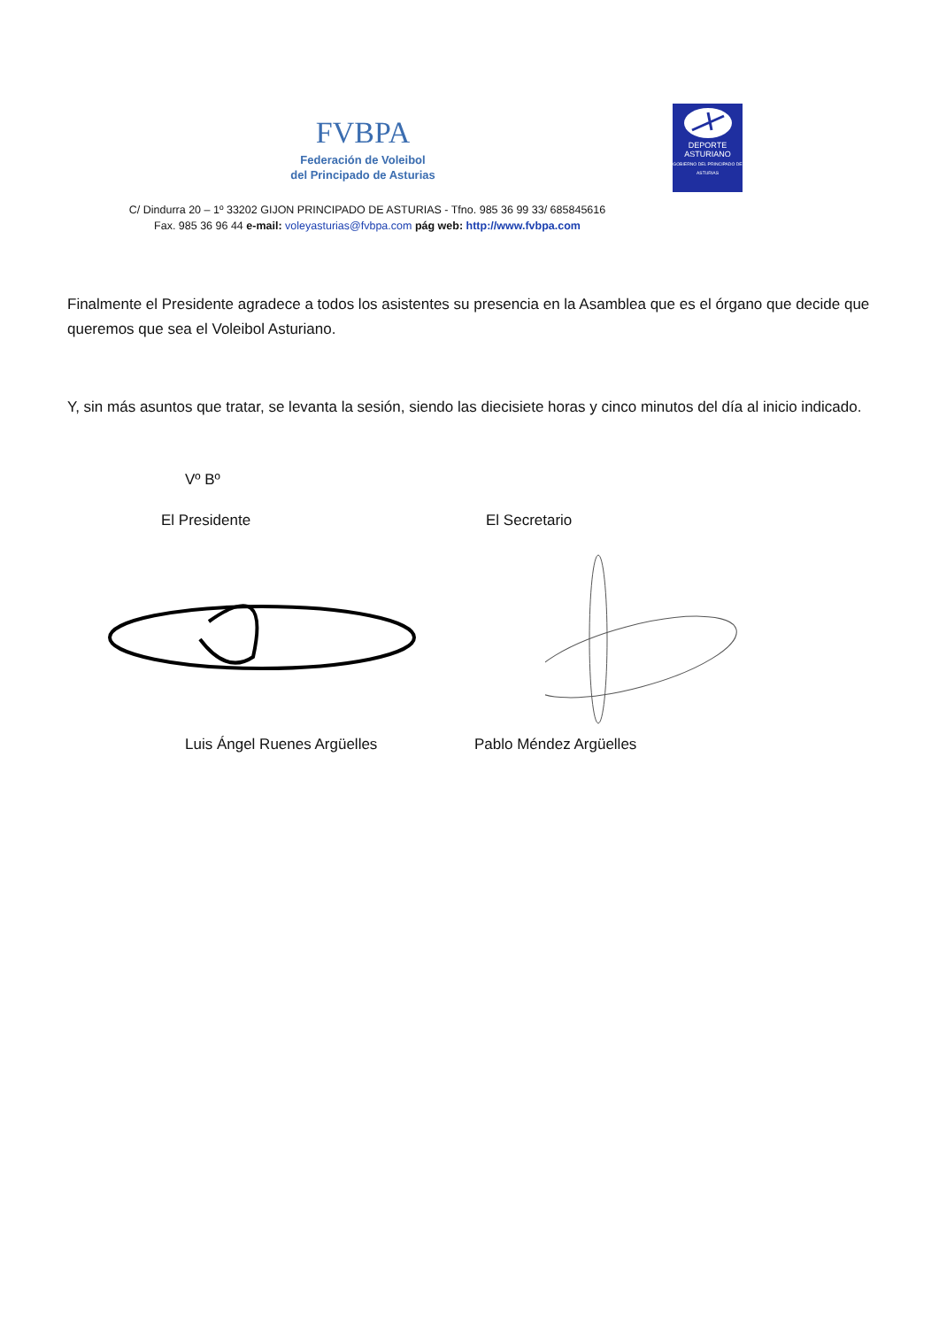FVBPA
Federación de Voleibol
del Principado de Asturias
DEPORTE
ASTURIANO
GOBIERNO DEL PRINCIPADO DE ASTURIAS
C/ Dindurra 20 – 1º 33202 GIJON PRINCIPADO DE ASTURIAS - Tfno. 985 36 99 33/ 685845616
Fax. 985 36 96 44 e-mail: voleyasturias@fvbpa.com pág web: http://www.fvbpa.com
Finalmente el Presidente agradece a todos los asistentes su presencia en la Asamblea que es el órgano que decide que queremos que sea el Voleibol Asturiano.
Y, sin más asuntos que tratar, se levanta la sesión, siendo las diecisiete horas y cinco minutos del día al inicio indicado.
Vº Bº
El Presidente El Secretario
Luis Ángel Ruenes Argüelles Pablo Méndez Argüelles